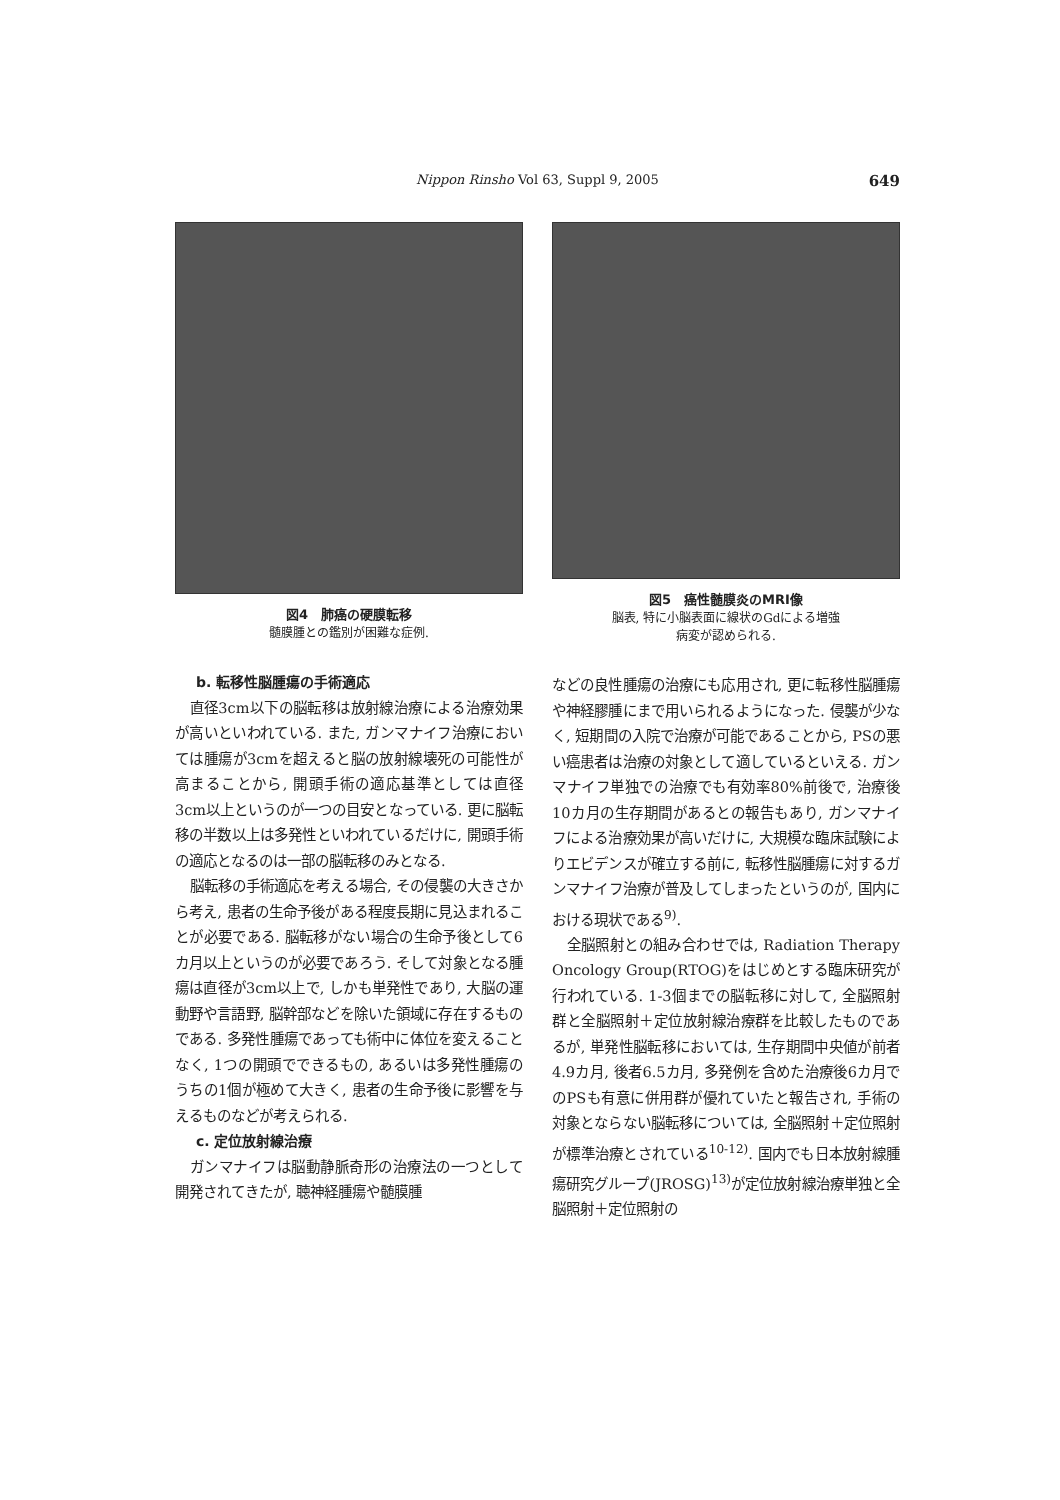Nippon Rinsho Vol 63, Suppl 9, 2005
649
図4　肺癌の硬膜転移
髄膜腫との鑑別が困難な症例.
b. 転移性脳腫瘍の手術適応
直径3cm以下の脳転移は放射線治療による治療効果が高いといわれている. また, ガンマナイフ治療においては腫瘍が3cmを超えると脳の放射線壊死の可能性が高まることから, 開頭手術の適応基準としては直径3cm以上というのが一つの目安となっている. 更に脳転移の半数以上は多発性といわれているだけに, 開頭手術の適応となるのは一部の脳転移のみとなる.
脳転移の手術適応を考える場合, その侵襲の大きさから考え, 患者の生命予後がある程度長期に見込まれることが必要である. 脳転移がない場合の生命予後として6カ月以上というのが必要であろう. そして対象となる腫瘍は直径が3cm以上で, しかも単発性であり, 大脳の運動野や言語野, 脳幹部などを除いた領域に存在するものである. 多発性腫瘍であっても術中に体位を変えることなく, 1つの開頭でできるもの, あるいは多発性腫瘍のうちの1個が極めて大きく, 患者の生命予後に影響を与えるものなどが考えられる.
c. 定位放射線治療
ガンマナイフは脳動静脈奇形の治療法の一つとして開発されてきたが, 聴神経腫瘍や髄膜腫
図5　癌性髄膜炎のMRI像
脳表, 特に小脳表面に線状のGdによる増強
病変が認められる.
などの良性腫瘍の治療にも応用され, 更に転移性脳腫瘍や神経膠腫にまで用いられるようになった. 侵襲が少なく, 短期間の入院で治療が可能であることから, PSの悪い癌患者は治療の対象として適しているといえる. ガンマナイフ単独での治療でも有効率80%前後で, 治療後10カ月の生存期間があるとの報告もあり, ガンマナイフによる治療効果が高いだけに, 大規模な臨床試験によりエビデンスが確立する前に, 転移性脳腫瘍に対するガンマナイフ治療が普及してしまったというのが, 国内における現状である<sup>9)</sup>.
全脳照射との組み合わせでは, Radiation Therapy Oncology Group(RTOG)をはじめとする臨床研究が行われている. 1-3個までの脳転移に対して, 全脳照射群と全脳照射＋定位放射線治療群を比較したものであるが, 単発性脳転移においては, 生存期間中央値が前者4.9カ月, 後者6.5カ月, 多発例を含めた治療後6カ月でのPSも有意に併用群が優れていたと報告され, 手術の対象とならない脳転移については, 全脳照射＋定位照射が標準治療とされている<sup>10-12)</sup>. 国内でも日本放射線腫瘍研究グループ(JROSG)<sup>13)</sup>が定位放射線治療単独と全脳照射＋定位照射の